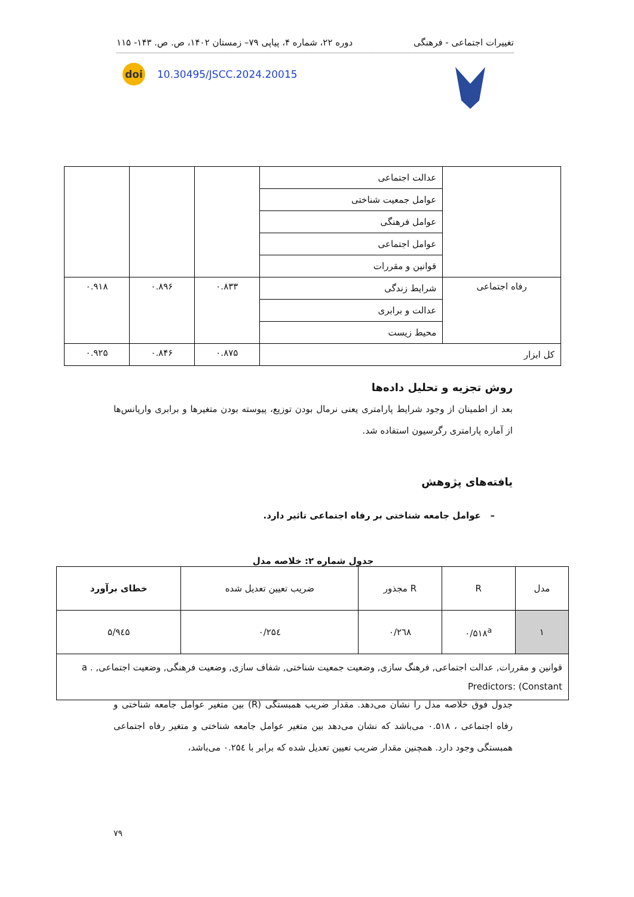تغییرات اجتماعی - فرهنگی دوره ۲۲، شماره ۴، پیاپی ۷۹– زمستان ۱۴۰۲، ص. ص. ۱۴۳- ۱۱۵
doi 10.30495/JSCC.2024.20015
| | عدالت اجتماعی | | | |
| | عوامل جمعیت شناختی | | | |
| | عوامل فرهنگی | | | |
| | عوامل اجتماعی | | | |
| | قوانین و مقررات | | | |
| رفاه اجتماعی | شرایط زندگی | ۰.۸۳۳ | ۰.۸۹۶ | ۰.۹۱۸ |
| | عدالت و برابری | | | |
| | محیط زیست | | | |
| کل ابزار | | ۰.۸۷۵ | ۰.۸۴۶ | ۰.۹۲۵ |
روش تجزیه و تحلیل داده‌ها
بعد از اطمینان از وجود شرایط پارامتری یعنی نرمال بودن توزیع، پیوسته بودن متغیرها و برابری واریانس‌ها از آماره پارامتری رگرسیون استفاده شد.
یافته‌های پژوهش
– عوامل جامعه شناختی بر رفاه اجتماعی تاثیر دارد.
جدول شماره ۲: خلاصه مدل
| مدل | R | R مجذور | ضریب تعیین تعدیل شده | خطای برآورد |
| --- | --- | --- | --- | --- |
| ۱ | ۰/۵۱۸<sup>a</sup> | ۰/۲٦۸ | ۰/۲۵٤ | ۵/۹٤۵ |
| قوانین و مقررات, عدالت اجتماعی, فرهنگ سازی, وضعیت جمعیت شناختی, شفاف سازی, وضعیت فرهنگی, وضعیت اجتماعی, a . Predictors: (Constant | | | | |
جدول فوق خلاصه مدل را نشان می‌دهد. مقدار ضریب همبستگی (R) بین متغیر عوامل جامعه شناختی و رفاه اجتماعی ، ۰.۵۱۸ می‌باشد که نشان می‌دهد بین متغیر عوامل جامعه شناختی و متغیر رفاه اجتماعی همبستگی وجود دارد. همچنین مقدار ضریب تعیین تعدیل شده که برابر با ۰.۲۵٤ می‌باشد،
۷۹